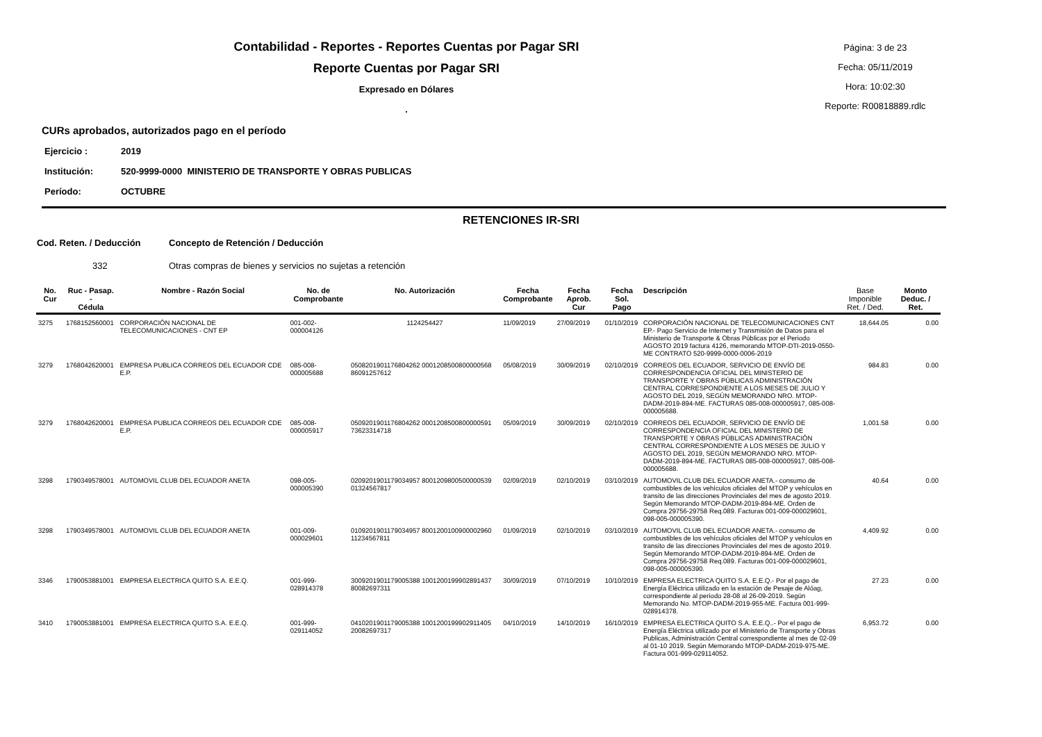Contabilidad - Reportes - Reportes Cuentas por Pagar SRI
Reporte Cuentas por Pagar SRI
Expresado en Dólares
.
Página: 3 de 23
Fecha: 05/11/2019
Hora: 10:02:30
Reporte: R00818889.rdlc
CURs aprobados, autorizados pago en el período
Ejercicio : 2019
Institución: 520-9999-0000 MINISTERIO DE TRANSPORTE Y OBRAS PUBLICAS
Período: OCTUBRE
RETENCIONES IR-SRI
Cod. Reten. / Deducción Concepto de Retención / Deducción
332 Otras compras de bienes y servicios no sujetas a retención
| No. Cur | Ruc - Pasap. - Cédula | Nombre - Razón Social | No. de Comprobante | No. Autorización | Fecha Comprobante | Fecha Aprob. Cur | Fecha Sol. Pago | Descripción | Base Imponible Ret. / Ded. | Monto Deduc. / Ret. |
| --- | --- | --- | --- | --- | --- | --- | --- | --- | --- | --- |
| 3275 | 1768152560001 | CORPORACIÓN NACIONAL DE TELECOMUNICACIONES - CNT EP | 001-002-000004126 | 1124254427 | 11/09/2019 | 27/09/2019 | 01/10/2019 | CORPORACIÓN NACIONAL DE TELECOMUNICACIONES CNT EP.- Pago Servicio de Internet y Transmisión de Datos para el Ministerio de Transporte & Obras Públicas por el Periodo AGOSTO 2019 factura 4126, memorando MTOP-DTI-2019-0550-ME CONTRATO 520-9999-0000-0006-2019 | 18,644.05 | 0.00 |
| 3279 | 1768042620001 | EMPRESA PUBLICA CORREOS DEL ECUADOR CDE E.P. | 085-008-000005688 | 0508201901176804262 0001208500800000568 86091257612 | 05/08/2019 | 30/09/2019 | 02/10/2019 | CORREOS DEL ECUADOR, SERVICIO DE ENVÍO DE CORRESPONDENCIA OFICIAL DEL MINISTERIO DE TRANSPORTE Y OBRAS PÚBLICAS ADMINISTRACIÓN CENTRAL CORRESPONDIENTE A LOS MESES DE JULIO Y AGOSTO DEL 2019, SEGÚN MEMORANDO NRO. MTOP-DADM-2019-894-ME. FACTURAS 085-008-000005917, 085-008-000005688. | 984.83 | 0.00 |
| 3279 | 1768042620001 | EMPRESA PUBLICA CORREOS DEL ECUADOR CDE E.P. | 085-008-000005917 | 0509201901176804262 0001208500800000591 73623314718 | 05/09/2019 | 30/09/2019 | 02/10/2019 | CORREOS DEL ECUADOR, SERVICIO DE ENVÍO DE CORRESPONDENCIA OFICIAL DEL MINISTERIO DE TRANSPORTE Y OBRAS PÚBLICAS ADMINISTRACIÓN CENTRAL CORRESPONDIENTE A LOS MESES DE JULIO Y AGOSTO DEL 2019, SEGÚN MEMORANDO NRO. MTOP-DADM-2019-894-ME. FACTURAS 085-008-000005917, 085-008-000005688. | 1,001.58 | 0.00 |
| 3298 | 1790349578001 | AUTOMOVIL CLUB DEL ECUADOR ANETA | 098-005-000005390 | 0209201901179034957 8001209800500000539 01324567817 | 02/09/2019 | 02/10/2019 | 03/10/2019 | AUTOMOVIL CLUB DEL ECUADOR ANETA.- consumo de combustibles de los vehículos oficiales del MTOP y vehículos en transito de las direcciones Provinciales del mes de agosto 2019. Según Memorando MTOP-DADM-2019-894-ME. Orden de Compra 29756-29758 Req.089. Facturas 001-009-000029601, 098-005-000005390. | 40.64 | 0.00 |
| 3298 | 1790349578001 | AUTOMOVIL CLUB DEL ECUADOR ANETA | 001-009-000029601 | 0109201901179034957 8001200100900002960 11234567811 | 01/09/2019 | 02/10/2019 | 03/10/2019 | AUTOMOVIL CLUB DEL ECUADOR ANETA.- consumo de combustibles de los vehículos oficiales del MTOP y vehículos en transito de las direcciones Provinciales del mes de agosto 2019. Según Memorando MTOP-DADM-2019-894-ME. Orden de Compra 29756-29758 Req.089. Facturas 001-009-000029601, 098-005-000005390. | 4,409.92 | 0.00 |
| 3346 | 1790053881001 | EMPRESA ELECTRICA QUITO S.A. E.E.Q. | 001-999-028914378 | 3009201901179005388 1001200199902891437 80082697311 | 30/09/2019 | 07/10/2019 | 10/10/2019 | EMPRESA ELECTRICA QUITO S.A. E.E.Q.- Por el pago de Energía Eléctrica utilizado en la estación de Pesaje de Alóag, correspondiente al periodo 28-08 al 26-09-2019. Según Memorando No. MTOP-DADM-2019-955-ME. Factura 001-999-028914378. | 27.23 | 0.00 |
| 3410 | 1790053881001 | EMPRESA ELECTRICA QUITO S.A. E.E.Q. | 001-999-029114052 | 0410201901179005388 1001200199902911405 20082697317 | 04/10/2019 | 14/10/2019 | 16/10/2019 | EMPRESA ELECTRICA QUITO S.A. E.E.Q..- Por el pago de Energía Eléctrica utilizado por el Ministerio de Transporte y Obras Publicas, Administración Central correspondiente al mes de 02-09 al 01-10 2019. Según Memorando MTOP-DADM-2019-975-ME. Factura 001-999-029114052. | 6,953.72 | 0.00 |